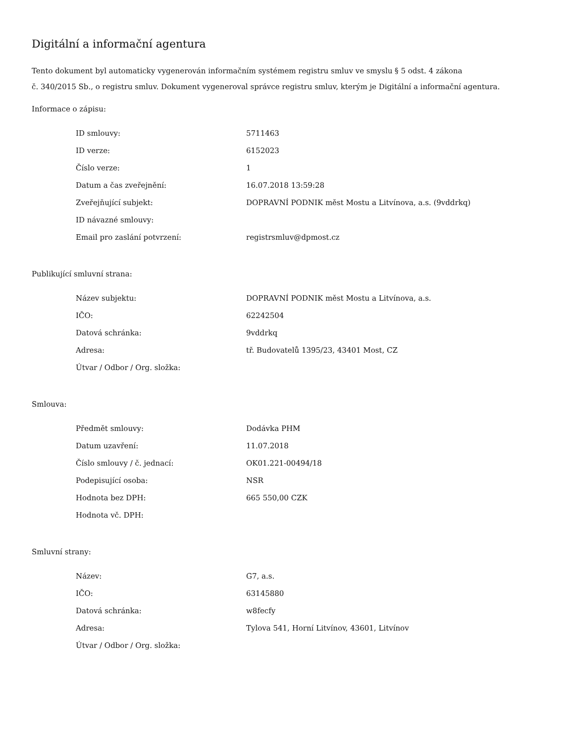Digitální a informační agentura
Tento dokument byl automaticky vygenerován informačním systémem registru smluv ve smyslu § 5 odst. 4 zákona
č. 340/2015 Sb., o registru smluv. Dokument vygeneroval správce registru smluv, kterým je Digitální a informační agentura.
Informace o zápisu:
| ID smlouvy: | 5711463 |
| ID verze: | 6152023 |
| Číslo verze: | 1 |
| Datum a čas zveřejnění: | 16.07.2018 13:59:28 |
| Zveřejňující subjekt: | DOPRAVNÍ PODNIK měst Mostu a Litvínova, a.s. (9vddrkq) |
| ID návazné smlouvy: | |
| Email pro zaslání potvrzení: | registrsmluv@dpmost.cz |
Publikující smluvní strana:
| Název subjektu: | DOPRAVNÍ PODNIK měst Mostu a Litvínova, a.s. |
| IČO: | 62242504 |
| Datová schránka: | 9vddrkq |
| Adresa: | tř. Budovatelů 1395/23, 43401 Most, CZ |
| Útvar / Odbor / Org. složka: | |
Smlouva:
| Předmět smlouvy: | Dodávka PHM |
| Datum uzavření: | 11.07.2018 |
| Číslo smlouvy / č. jednací: | OK01.221-00494/18 |
| Podepisující osoba: | NSR |
| Hodnota bez DPH: | 665 550,00 CZK |
| Hodnota vč. DPH: | |
Smluvní strany:
| Název: | G7, a.s. |
| IČO: | 63145880 |
| Datová schránka: | w8fecfy |
| Adresa: | Tylova 541, Horní Litvínov, 43601, Litvínov |
| Útvar / Odbor / Org. složka: | |